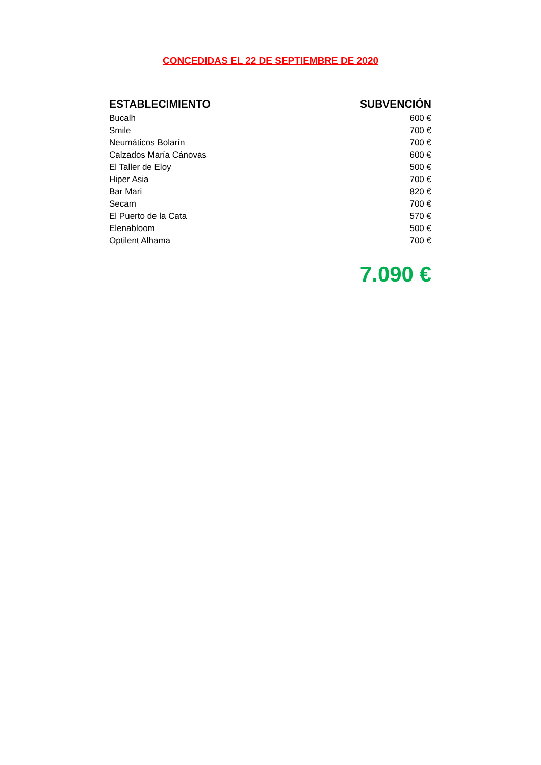CONCEDIDAS EL 22 DE SEPTIEMBRE DE 2020
| ESTABLECIMIENTO | SUBVENCIÓN |
| --- | --- |
| Bucalh | 600 € |
| Smile | 700 € |
| Neumáticos Bolarín | 700 € |
| Calzados María Cánovas | 600 € |
| El Taller de Eloy | 500 € |
| Hiper Asia | 700 € |
| Bar Mari | 820 € |
| Secam | 700 € |
| El Puerto de la Cata | 570 € |
| Elenabloom | 500 € |
| Optilent Alhama | 700 € |
7.090 €